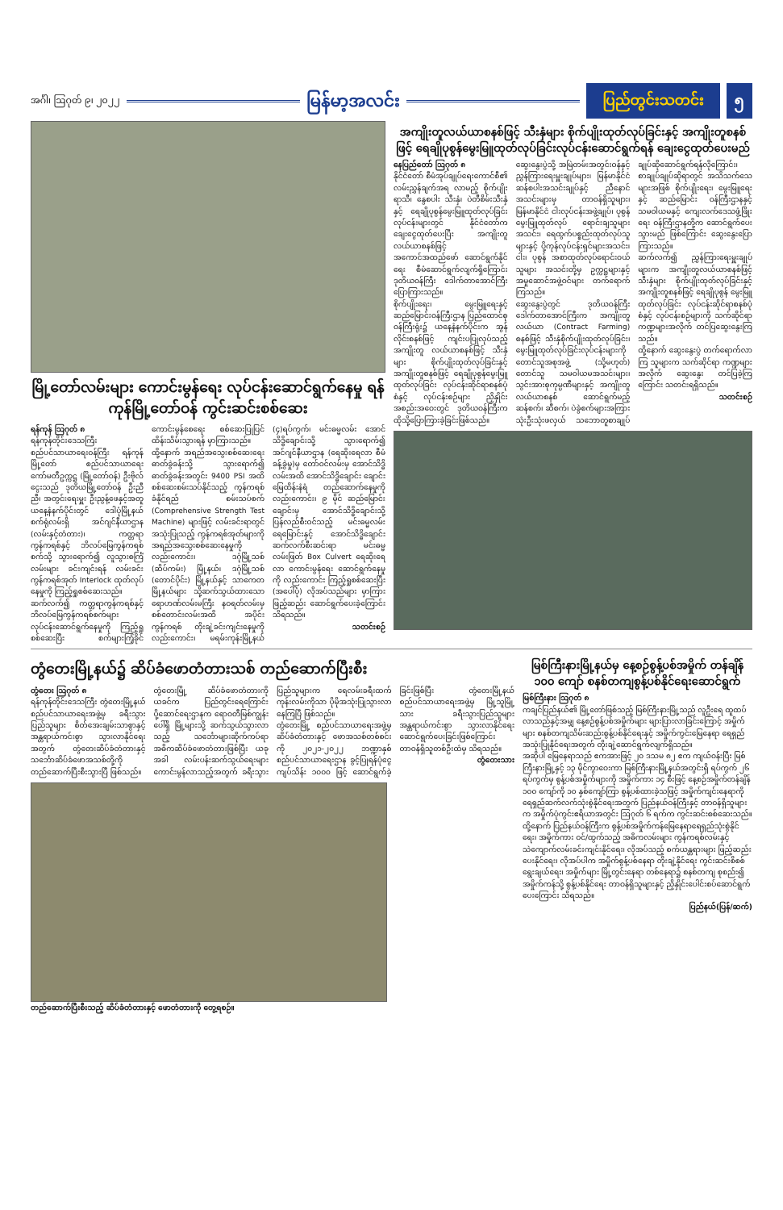အင်္ဂါ၊ ဩဂုတ် ၉၊ ၂၀၂၂ မြန်မာ့အလင်း ပြည်တွင်းသတင်း ၅
မြို့တော်လမ်းများ ကောင်းမွန်ရေး လုပ်ငန်းဆောင်ရွက်နေမှု ရန်ကုန်မြို့တော်ဝန် ကွင်းဆင်းစစ်ဆေး
ရန်ကုန် ဩဂုတ် ၈
ရန်ကုန်တိုင်းဒေသကြီး စည်ပင်သာယာရေးဝန်ကြီး ရန်ကုန်မြို့တော် စည်ပင်သာယာရေးကော်မတီဥက္ကဋ္ဌ (မြို့တော်ဝန်) ဦးဗိုလ်ငွေးသည် ဒုတိယမြို့တော်ဝန် ဦးညီညီ၊ အတွင်းရေးမှူး ဦးညွန့်ဖေနှင့်အတူ ယနေ့နံနက်ပိုင်းတွင် ဒေါပုံမြို့နယ် စက်ရုံလမ်းရှိ အင်ဂျင်နီယာဌာန (လမ်းနှင့်တံတား)၊ ကတ္တရာ ကွန်ကရစ်နှင့် ဘိလပ်မြေကွန်ကရစ်စက်သို့ သွားရောက်၍ လူသွားစင်္ကြံလမ်းများ ခင်းကျင်းရန် လမ်းခင်း ကွန်ကရစ်အုတ် Interlock ထုတ်လုပ်နေမှုကို ကြည့်ရှုစစ်ဆေးသည်။
ဆက်လက်၍ ကတ္တရာကွန်ကရစ်နှင့် ဘိလပ်မြေကွန်ကရစ်စက်များ လုပ်ငန်းဆောင်ရွက်နေမှုကို ကြည့်ရှုစစ်ဆေးပြီး စက်များကြံ့ခိုင် ကောင်းမွန်စေရေး စစ်ဆေးပြုပြင် ထိန်းသိမ်းသွားရန် မှာကြားသည်။
ထို့နောက် အရည်အသွေးစစ်ဆေးရေး ဓာတ်ခွဲခန်းသို့ သွားရောက်၍ ဓာတ်ခွဲခန်းအတွင်း 9400 PSI အထိ စစ်ဆေးစမ်းသပ်နိုင်သည့် ကွန်ကရစ်ခံနိုင်ရည် စမ်းသပ်စက် (Comprehensive Strength Test Machine) များဖြင့် လမ်းခင်းရာတွင် အသုံးပြုသည့် ကွန်ကရစ်အုတ်များကို အရည်အသွေးစစ်ဆေးနေမှုကို လည်းကောင်း၊ ဒဂုံမြို့သစ် (ဆိပ်ကမ်း) မြို့နယ်၊ ဒဂုံမြို့သစ် (တောင်ပိုင်း) မြို့နယ်နှင့် သာကေတမြို့နယ်များ သို့ဆက်သွယ်ထားသော ရောဟဏ်လမ်းမကြီး နဝရတ်လမ်းမှ စစ်တောင်းလမ်းအထိ အပိုင်း ကွန်ကရစ် တိုးချဲ့ခင်းကျင်းနေမှုကို လည်းကောင်း၊ မရမ်းကုန်းမြို့နယ် (၄)ရပ်ကွက်၊ မင်းဓမ္မလမ်း အောင်သိဒ္ဓိချောင်းသို့ သွားရောက်၍ အင်ဂျင်နီယာဌာန (ရေဆိုးရေလာ စီမံခန့်ခွဲမှု)မှ တော်ဝင်လမ်းမှ အောင်သိဒ္ဓိလမ်းအထိ အောင်သိဒ္ဓိချောင်း ချောင်းမြေထိန်းနံရံ တည်ဆောက်နေမှုကို လည်းကောင်း၊ ၉ မိုင် ဆည်မြောင်းချောင်းမှ အောင်သိဒ္ဓိချောင်းသို့ ပြန်လည်စီးဝင်သည့် မင်းဓမ္မလမ်းရေမြောင်းနှင့် အောင်သိဒ္ဓိချောင်း ဆက်လက်စီးဆင်းရာ မင်းဓမ္မလမ်းဖြတ် Box Culvert ရေဆိုးရေလာ ကောင်းမွန်ရေး ဆောင်ရွက်နေမှုကို လည်းကောင်း ကြည့်ရှုစစ်ဆေးပြီး (အပေါ်ပုံ) လိုအပ်သည်များ မှာကြားဖြည့်ဆည်း ဆောင်ရွက်ပေးခဲ့ကြောင်း သိရသည်။
သတင်းစဉ်
အကျိုးတူလယ်ယာစနစ်ဖြင့် သီးနှံများ စိုက်ပျိုးထုတ်လုပ်ခြင်းနှင့် အကျိုးတူစနစ်ဖြင့် ရေချိုပုစွန်မွေးမြူထုတ်လုပ်ခြင်းလုပ်ငန်းဆောင်ရွက်ရန် ချေးငွေထုတ်ပေးမည်
နေပြည်တော် ဩဂုတ် ၈
နိုင်ငံတော် စီမံအုပ်ချုပ်ရေးကောင်စီ၏ လမ်းညွှန်ချက်အရ လာမည့် စိုက်ပျိုးရာသီ၊ နွေစပါး သီးနှံ၊ ပဲတီစိမ်းသီးနှံနှင့် ရေချိုပုစွန်မွေးမြူထုတ်လုပ်ခြင်း လုပ်ငန်းများတွင် နိုင်ငံတော်က ချေးငွေထုတ်ပေးပြီး အကျိုးတူလယ်ယာစနစ်ဖြင့် အကောင်အထည်ဖော် ဆောင်ရွက်နိုင်ရေး စီမံဆောင်ရွက်လျက်ရှိကြောင်း ဒုတိယဝန်ကြီး ဒေါက်တာအောင်ကြီး ပြောကြားသည်။
စိုက်ပျိုးရေး၊ မွေးမြူရေးနှင့် ဆည်မြောင်းဝန်ကြီးဌာန ပြည်ထောင်စု ဝန်ကြီးရုံး၌ ယနေ့နံနက်ပိုင်းက အွန်လိုင်းစနစ်ဖြင့် ကျင်းပပြုလုပ်သည့် အကျိုးတူ လယ်ယာစနစ်ဖြင့် သီးနှံများ စိုက်ပျိုးထုတ်လုပ်ခြင်းနှင့် အကျိုးတူစနစ်ဖြင့် ရေချိုပုစွန်မွေးမြူထုတ်လုပ်ခြင်း လုပ်ငန်းဆိုင်ရာစနစ်ပုံစံနှင့် လုပ်ငန်းစဉ်များ ညှိနှိုင်းအစည်းအဝေးတွင် ဒုတိယဝန်ကြီးက ထိုသို့ပြောကြားခဲ့ခြင်းဖြစ်သည်။
ဆွေးနွေးပွဲသို့ အမြဲတမ်းအတွင်းဝန်နှင့် ညွှန်ကြားရေးမှူးချုပ်များ၊ မြန်မာနိုင်ငံ ဆန်စပါးအသင်းချုပ်နှင့် ညီနောင်အသင်းများမှ တာဝန်ရှိသူများ၊ မြန်မာနိုင်ငံ ငါးလုပ်ငန်းအဖွဲ့ချုပ်၊ ပုစွန်မွေးမြူထုတ်လုပ် ရောင်းချသူများအသင်း၊ ရေထွက်ပစ္စည်းထုတ်လုပ်သူများနှင့် ပို့ကုန်လုပ်ငန်းရှင်များအသင်း၊ ငါး၊ ပုစွန် အစာထုတ်လုပ်ရောင်းဝယ်သူများ အသင်းတို့မှ ဥက္ကဋ္ဌများနှင့် အမှုဆောင်အဖွဲ့ဝင်များ တက်ရောက်ကြသည်။
ဆွေးနွေးပွဲတွင် ဒုတိယဝန်ကြီး ဒေါက်တာအောင်ကြီးက အကျိုးတူလယ်ယာ (Contract Farming) စနစ်ဖြင့် သီးနှံစိုက်ပျိုးထုတ်လုပ်ခြင်း၊ မွေးမြူထုတ်လုပ်ခြင်းလုပ်ငန်းများကို တောင်သူအစုအဖွဲ့ (သို့မဟုတ်) တောင်သူ သမဝါယမအသင်းများ၊ သွင်းအားစုကုမ္ပဏီများနှင့် အကျိုးတူလယ်ယာစနစ် ဆောင်ရွက်မည့် ဆန်စက်၊ ဆီစက်၊ ပဲခွဲစက်များအကြား သုံးဦးသုံးဖလှယ် သဘောတူစာချုပ် ချုပ်ဆိုဆောင်ရွက်ရန်လိုကြောင်း၊ စာချုပ်ချုပ်ဆိုရာတွင် အသိသက်သေများအဖြစ် စိုက်ပျိုးရေး၊ မွေးမြူရေးနှင့် ဆည်မြောင်း ဝန်ကြီးဌာနနှင့် သမဝါယမနှင့် ကျေးလက်ဒေသဖွံ့ဖြိုးရေး ဝန်ကြီးဌာနတို့က ဆောင်ရွက်ပေးသွားမည် ဖြစ်ကြောင်း ဆွေးနွေးပြောကြားသည်။
ဆက်လက်၍ ညွှန်ကြားရေးမှူးချုပ်များက အကျိုးတူလယ်ယာစနစ်ဖြင့် သီးနှံများ စိုက်ပျိုးထုတ်လုပ်ခြင်းနှင့် အကျိုးတူစနစ်ဖြင့် ရေချိုပုစွန် မွေးမြူထုတ်လုပ်ခြင်း လုပ်ငန်းဆိုင်ရာစနစ်ပုံစံနှင့် လုပ်ငန်းစဉ်များကို သက်ဆိုင်ရာကဏ္ဍများအလိုက် တင်ပြဆွေးနွေးကြသည်။
ထို့နောက် ဆွေးနွေးပွဲ တက်ရောက်လာကြ သူများက သက်ဆိုင်ရာ ကဏ္ဍများအလိုက် ဆွေးနွေး တင်ပြခဲ့ကြကြောင်း သတင်းရရှိသည်။
သတင်းစဉ်
တွံတေးမြို့နယ်၌ ဆိပ်ခံဖောတံတားသစ် တည်ဆောက်ပြီးစီး
တွံတေး ဩဂုတ် ၈
ရန်ကုန်တိုင်းဒေသကြီး တွံတေးမြို့နယ်စည်ပင်သာယာရေးအဖွဲ့မှ ခရီးသွားပြည်သူများ စိတ်အေးချမ်းသာစွာနှင့် အန္တရာယ်ကင်းစွာ သွားလာနိုင်ရေးအတွက် တွံတေးဆိပ်ခံတံတားနှင့် သင်္ဘောဆိပ်ခံဖောအသစ်တို့ကို တည်ဆောက်ပြီးစီးသွားပြီ ဖြစ်သည်။
တွံတေးမြို့ ဆိပ်ခံဖောတံတားကို ယခင်က ပြည်တွင်းရေကြောင်းပို့ဆောင်ရေးဌာနက ရောဝတီမြစ်ကျွန်းပေါ်ရှိ မြို့များသို့ ဆက်သွယ်သွားလာသည့် သင်္ဘောများဆိုက်ကပ်ရာ အဓိကဆိပ်ခံဖောတံတားဖြစ်ပြီး ယခုအခါ လမ်းပန်းဆက်သွယ်ရေးများ ကောင်းမွန်လာသည့်အတွက် ခရီးသွားပြည်သူများက ရေလမ်းခရီးထက် ကုန်းလမ်းကိုသာ ပိုမိုအသုံးပြုသွားလာနေကြပြီ ဖြစ်သည်။
တွံတေးမြို့ စည်ပင်သာယာရေးအဖွဲ့မှ ဆိပ်ခံတံတားနှင့် ဖောအသစ်တစ်စင်းကို ၂၀၂၁-၂၀၂၂ ဘဏ္ဍာနှစ် စည်ပင်သာယာရေးဌာန ခွင့်ပြုရန်ပုံငွေကျပ်သိန်း ၁၀၀၀ ဖြင့် ဆောင်ရွက်ခဲ့ခြင်းဖြစ်ပြီး တွံတေးမြို့နယ် စည်ပင်သာယာရေးအဖွဲ့မှ မြို့သူမြို့သား ခရီးသွားပြည်သူများ အန္တရာယ်ကင်းစွာ သွားလာနိုင်ရေး ဆောင်ရွက်ပေးခြင်းဖြစ်ကြောင်း တာဝန်ရှိသူတစ်ဦးထံမှ သိရသည်။
တွံတေးသား
တည်ဆောက်ပြီးစီးသည့် ဆိပ်ခံတံတားနှင့် ဖောတံတားကို တွေ့ရစဉ်။
မြစ်ကြီးနားမြို့နယ်မှ နေ့စဉ်စွန့်ပစ်အမှိုက် တန်ချိန် ၁၀၀ ကျော် စနစ်တကျစွန့်ပစ်နိုင်ရေးဆောင်ရွက်
မြစ်ကြီးနား ဩဂုတ် ၈
ကချင်ပြည်နယ်၏ မြို့တော်ဖြစ်သည့် မြစ်ကြီးနားမြို့သည် လူဦးရေ ထူထပ်လာသည်နှင့်အမျှ နေ့စဉ်စွန့်ပစ်အမှိုက်များ များပြားလာခြင်းကြောင့် အမှိုက်များ စနစ်တကျသိမ်းဆည်းစွန့်ပစ်နိုင်ရေးနှင့် အမှိုက်ကွင်းမြေနေရာ ရေရှည်အသုံးပြုနိုင်ရေးအတွက် တိုးချဲ့ဆောင်ရွက်လျက်ရှိသည်။
အဆိုပါ မြေနေရာသည် ဧကအားဖြင့် ၂၀ ဒသမ ၈၂ ဧက ကျယ်ဝန်းပြီး မြစ်ကြီးနားမြို့နှင့် ၁၃ မိုင်ကွာဝေးကာ မြစ်ကြီးနားမြို့နယ်အတွင်းရှိ ရပ်ကွက် ၂၆ ရပ်ကွက်မှ စွန့်ပစ်အမှိုက်များကို အမှိုက်ကား ၁၄ စီးဖြင့် နေ့စဉ်အမှိုက်တန်ချိန် ၁၀၀ ကျော်ကို ၁၀ နှစ်ကျော်ကြာ စွန့်ပစ်ထားခဲ့သဖြင့် အမှိုက်ကျင်းနေရာကို ရေရှည်ဆက်လက်သုံးစွဲနိုင်ရေးအတွက် ပြည်နယ်ဝန်ကြီးနှင့် တာဝန်ရှိသူများက အမှိုက်ပုံကွင်းဧရိယာအတွင်း ဩဂုတ် ၆ ရက်က ကွင်းဆင်းစစ်ဆေးသည်။
ထို့နောက် ပြည်နယ်ဝန်ကြီးက စွန့်ပစ်အမှိုက်ကန်မြေနေရာရေရှည်သုံးစွဲနိုင်ရေး၊ အမှိုက်ကား ဝင်/ထွက်သည့် အဓိကလမ်းများ ကွန်ကရစ်လမ်းနှင့် သဲကျောက်လမ်းခင်းကျင်းနိုင်ရေး၊ လိုအပ်သည့် စက်ယန္တရားများ ဖြည့်ဆည်းပေးနိုင်ရေး၊ လိုအပ်ပါက အမှိုက်စွန့်ပစ်နေရာ တိုးချဲ့နိုင်ရေး ကွင်းဆင်းစိစစ်ရွေးချယ်ရေး၊ အမှိုက်များ မြို့တွင်းနေရာ တစ်နေရာ၌ စနစ်တကျ စုစည်း၍ အမှိုက်ကန်သို့ စွန့်ပစ်နိုင်ရေး တာဝန်ရှိသူများနှင့် ညှိနှိုင်းပေါင်းစပ်ဆောင်ရွက်ပေးကြောင်း သိရသည်။
ပြည်နယ်(ပြန်/ဆက်)